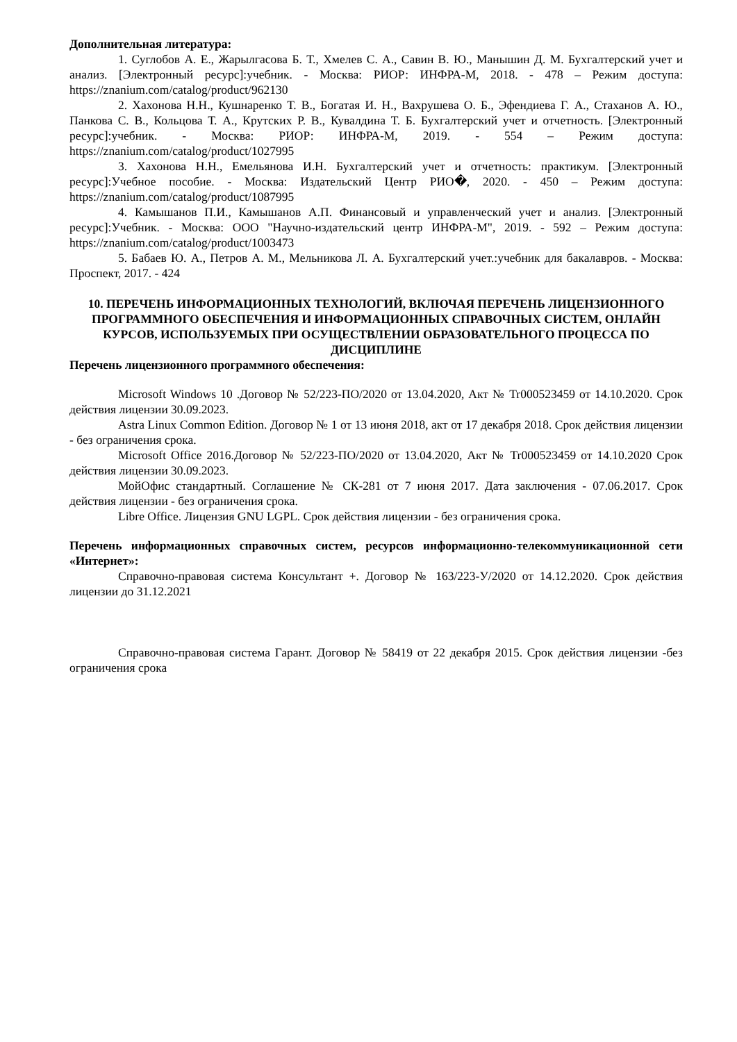Дополнительная литература:
1. Суглобов А. Е., Жарылгасова Б. Т., Хмелев С. А., Савин В. Ю., Манышин Д. М. Бухгалтерский учет и анализ. [Электронный ресурс]:учебник. - Москва: РИОР: ИНФРА-М, 2018. - 478 – Режим доступа: https://znanium.com/catalog/product/962130
2. Хахонова Н.Н., Кушнаренко Т. В., Богатая И. Н., Вахрушева О. Б., Эфендиева Г. А., Стаханов А. Ю., Панкова С. В., Кольцова Т. А., Крутских Р. В., Кувалдина Т. Б. Бухгалтерский учет и отчетность. [Электронный ресурс]:учебник. - Москва: РИОР: ИНФРА-М, 2019. - 554 – Режим доступа: https://znanium.com/catalog/product/1027995
3. Хахонова Н.Н., Емельянова И.Н. Бухгалтерский учет и отчетность: практикум. [Электронный ресурс]:Учебное пособие. - Москва: Издательский Центр РИО�, 2020. - 450 – Режим доступа: https://znanium.com/catalog/product/1087995
4. Камышанов П.И., Камышанов А.П. Финансовый и управленческий учет и анализ. [Электронный ресурс]:Учебник. - Москва: ООО "Научно-издательский центр ИНФРА-М", 2019. - 592 – Режим доступа: https://znanium.com/catalog/product/1003473
5. Бабаев Ю. А., Петров А. М., Мельникова Л. А. Бухгалтерский учет.:учебник для бакалавров. - Москва: Проспект, 2017. - 424
10. ПЕРЕЧЕНЬ ИНФОРМАЦИОННЫХ ТЕХНОЛОГИЙ, ВКЛЮЧАЯ ПЕРЕЧЕНЬ ЛИЦЕНЗИОННОГО ПРОГРАММНОГО ОБЕСПЕЧЕНИЯ И ИНФОРМАЦИОННЫХ СПРАВОЧНЫХ СИСТЕМ, ОНЛАЙН КУРСОВ, ИСПОЛЬЗУЕМЫХ ПРИ ОСУЩЕСТВЛЕНИИ ОБРАЗОВАТЕЛЬНОГО ПРОЦЕССА ПО ДИСЦИПЛИНЕ
Перечень лицензионного программного обеспечения:
Microsoft Windows 10 .Договор № 52/223-ПО/2020 от 13.04.2020, Акт № Tr000523459 от 14.10.2020. Срок действия лицензии 30.09.2023.
Astra Linux Common Edition. Договор № 1 от 13 июня 2018, акт от 17 декабря 2018. Срок действия лицензии - без ограничения срока.
Microsoft Office 2016.Договор № 52/223-ПО/2020 от 13.04.2020, Акт № Tr000523459 от 14.10.2020 Срок действия лицензии 30.09.2023.
МойОфис стандартный. Соглашение № СК-281 от 7 июня 2017. Дата заключения - 07.06.2017. Срок действия лицензии - без ограничения срока.
Libre Office. Лицензия GNU LGPL. Срок действия лицензии - без ограничения срока.
Перечень информационных справочных систем, ресурсов информационно-телекоммуникационной сети «Интернет»:
Справочно-правовая система Консультант +. Договор № 163/223-У/2020 от 14.12.2020. Срок действия лицензии до 31.12.2021
Справочно-правовая система Гарант. Договор № 58419 от 22 декабря 2015. Срок действия лицензии -без ограничения срока